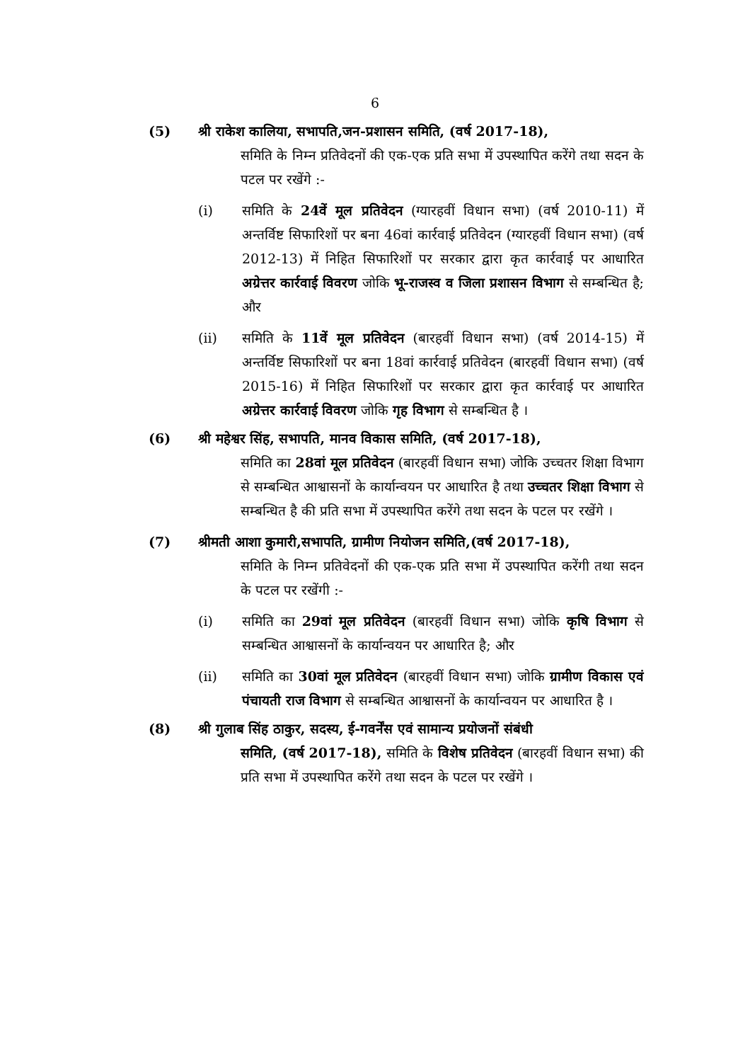6
(5) श्री राकेश कालिया, सभापति,जन-प्रशासन समिति, (वर्ष 2017-18),
समिति के निम्न प्रतिवेदनों की एक-एक प्रति सभा में उपस्थापित करेंगे तथा सदन के पटल पर रखेंगे :-
(i) समिति के 24वें मूल प्रतिवेदन (ग्यारहवीं विधान सभा) (वर्ष 2010-11) में अन्तर्विष्ट सिफारिशों पर बना 46वां कार्रवाई प्रतिवेदन (ग्यारहवीं विधान सभा) (वर्ष 2012-13) में निहित सिफारिशों पर सरकार द्वारा कृत कार्रवाई पर आधारित अग्रेत्तर कार्रवाई विवरण जोकि भू-राजस्व व जिला प्रशासन विभाग से सम्बन्धित है; और
(ii) समिति के 11वें मूल प्रतिवेदन (बारहवीं विधान सभा) (वर्ष 2014-15) में अन्तर्विष्ट सिफारिशों पर बना 18वां कार्रवाई प्रतिवेदन (बारहवीं विधान सभा) (वर्ष 2015-16) में निहित सिफारिशों पर सरकार द्वारा कृत कार्रवाई पर आधारित अग्रेत्तर कार्रवाई विवरण जोकि गृह विभाग से सम्बन्धित है ।
(6) श्री महेश्वर सिंह, सभापति, मानव विकास समिति, (वर्ष 2017-18),
समिति का 28वां मूल प्रतिवेदन (बारहवीं विधान सभा) जोकि उच्चतर शिक्षा विभाग से सम्बन्धित आश्वासनों के कार्यान्वयन पर आधारित है तथा उच्चतर शिक्षा विभाग से सम्बन्धित है की प्रति सभा में उपस्थापित करेंगे तथा सदन के पटल पर रखेंगे ।
(7) श्रीमती आशा कुमारी,सभापति, ग्रामीण नियोजन समिति,(वर्ष 2017-18),
समिति के निम्न प्रतिवेदनों की एक-एक प्रति सभा में उपस्थापित करेंगी तथा सदन के पटल पर रखेंगी :-
(i) समिति का 29वां मूल प्रतिवेदन (बारहवीं विधान सभा) जोकि कृषि विभाग से सम्बन्धित आश्वासनों के कार्यान्वयन पर आधारित है; और
(ii) समिति का 30वां मूल प्रतिवेदन (बारहवीं विधान सभा) जोकि ग्रामीण विकास एवं पंचायती राज विभाग से सम्बन्धित आश्वासनों के कार्यान्वयन पर आधारित है ।
(8) श्री गुलाब सिंह ठाकुर, सदस्य, ई-गवर्नेंस एवं सामान्य प्रयोजनों संबंधी
समिति, (वर्ष 2017-18), समिति के विशेष प्रतिवेदन (बारहवीं विधान सभा) की प्रति सभा में उपस्थापित करेंगे तथा सदन के पटल पर रखेंगे ।